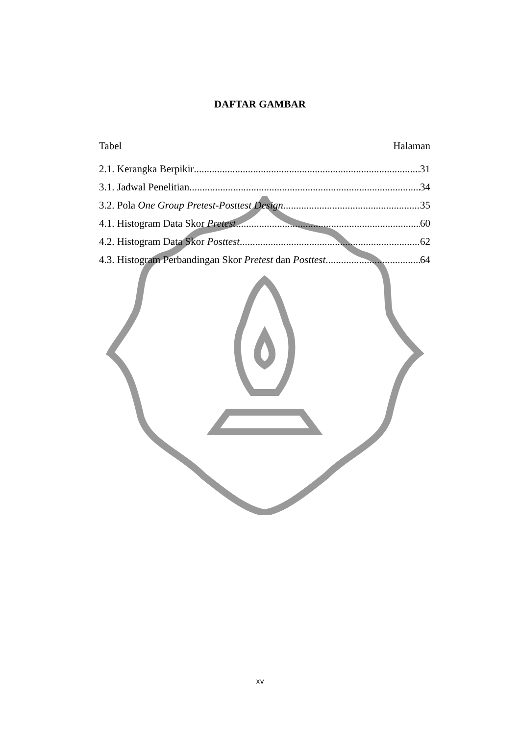DAFTAR GAMBAR
Tabel Halaman
2.1. Kerangka Berpikir 31
3.1. Jadwal Penelitian 34
3.2. Pola One Group Pretest-Posttest Design 35
4.1. Histogram Data Skor Pretest 60
4.2. Histogram Data Skor Posttest 62
4.3. Histogram Perbandingan Skor Pretest dan Posttest 64
xv